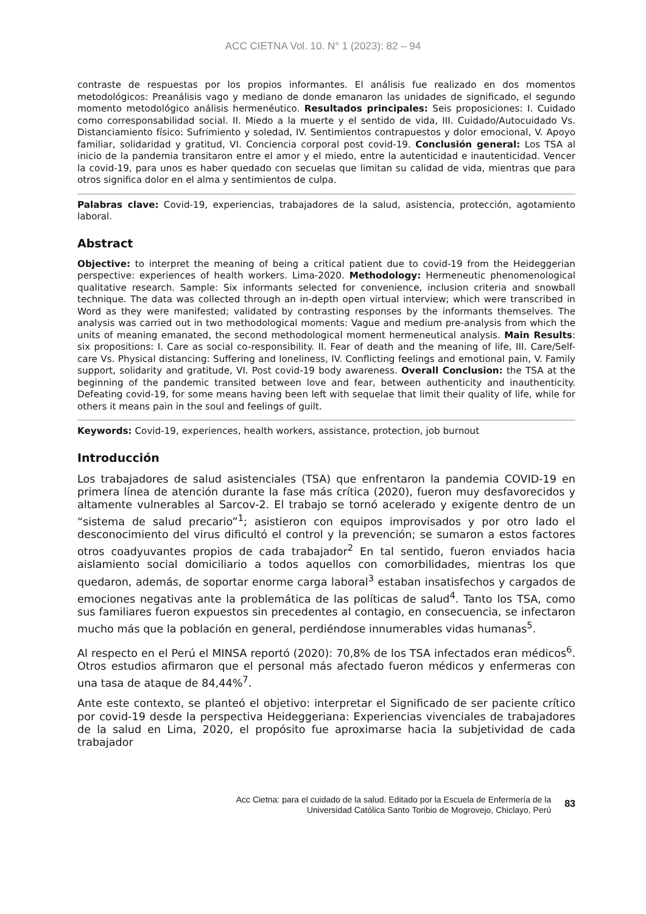ACC CIETNA Vol. 10. N° 1 (2023): 82 – 94
contraste de respuestas por los propios informantes. El análisis fue realizado en dos momentos metodológicos: Preanálisis vago y mediano de donde emanaron las unidades de significado, el segundo momento metodológico análisis hermenéutico. Resultados principales: Seis proposiciones: I. Cuidado como corresponsabilidad social. II. Miedo a la muerte y el sentido de vida, III. Cuidado/Autocuidado Vs. Distanciamiento físico: Sufrimiento y soledad, IV. Sentimientos contrapuestos y dolor emocional, V. Apoyo familiar, solidaridad y gratitud, VI. Conciencia corporal post covid-19. Conclusión general: Los TSA al inicio de la pandemia transitaron entre el amor y el miedo, entre la autenticidad e inautenticidad. Vencer la covid-19, para unos es haber quedado con secuelas que limitan su calidad de vida, mientras que para otros significa dolor en el alma y sentimientos de culpa.
Palabras clave: Covid-19, experiencias, trabajadores de la salud, asistencia, protección, agotamiento laboral.
Abstract
Objective: to interpret the meaning of being a critical patient due to covid-19 from the Heideggerian perspective: experiences of health workers. Lima-2020. Methodology: Hermeneutic phenomenological qualitative research. Sample: Six informants selected for convenience, inclusion criteria and snowball technique. The data was collected through an in-depth open virtual interview; which were transcribed in Word as they were manifested; validated by contrasting responses by the informants themselves. The analysis was carried out in two methodological moments: Vague and medium pre-analysis from which the units of meaning emanated, the second methodological moment hermeneutical analysis. Main Results: six propositions: I. Care as social co-responsibility. II. Fear of death and the meaning of life, III. Care/Self-care Vs. Physical distancing: Suffering and loneliness, IV. Conflicting feelings and emotional pain, V. Family support, solidarity and gratitude, VI. Post covid-19 body awareness. Overall Conclusion: the TSA at the beginning of the pandemic transited between love and fear, between authenticity and inauthenticity. Defeating covid-19, for some means having been left with sequelae that limit their quality of life, while for others it means pain in the soul and feelings of guilt.
Keywords: Covid-19, experiences, health workers, assistance, protection, job burnout
Introducción
Los trabajadores de salud asistenciales (TSA) que enfrentaron la pandemia COVID-19 en primera línea de atención durante la fase más crítica (2020), fueron muy desfavorecidos y altamente vulnerables al Sarcov-2. El trabajo se tornó acelerado y exigente dentro de un “sistema de salud precario”<sup>1</sup>; asistieron con equipos improvisados y por otro lado el desconocimiento del virus dificultó el control y la prevención; se sumaron a estos factores otros coadyuvantes propios de cada trabajador<sup>2</sup> En tal sentido, fueron enviados hacia aislamiento social domiciliario a todos aquellos con comorbilidades, mientras los que quedaron, además, de soportar enorme carga laboral<sup>3</sup> estaban insatisfechos y cargados de emociones negativas ante la problemática de las políticas de salud<sup>4</sup>. Tanto los TSA, como sus familiares fueron expuestos sin precedentes al contagio, en consecuencia, se infectaron mucho más que la población en general, perdiéndose innumerables vidas humanas<sup>5</sup>.
Al respecto en el Perú el MINSA reportó (2020): 70,8% de los TSA infectados eran médicos<sup>6</sup>. Otros estudios afirmaron que el personal más afectado fueron médicos y enfermeras con una tasa de ataque de 84,44%<sup>7</sup>.
Ante este contexto, se planteó el objetivo: interpretar el Significado de ser paciente crítico por covid-19 desde la perspectiva Heideggeriana: Experiencias vivenciales de trabajadores de la salud en Lima, 2020, el propósito fue aproximarse hacia la subjetividad de cada trabajador
Acc Cietna: para el cuidado de la salud. Editado por la Escuela de Enfermería de la
Universidad Católica Santo Toribio de Mogrovejo, Chiclayo, Perú
83